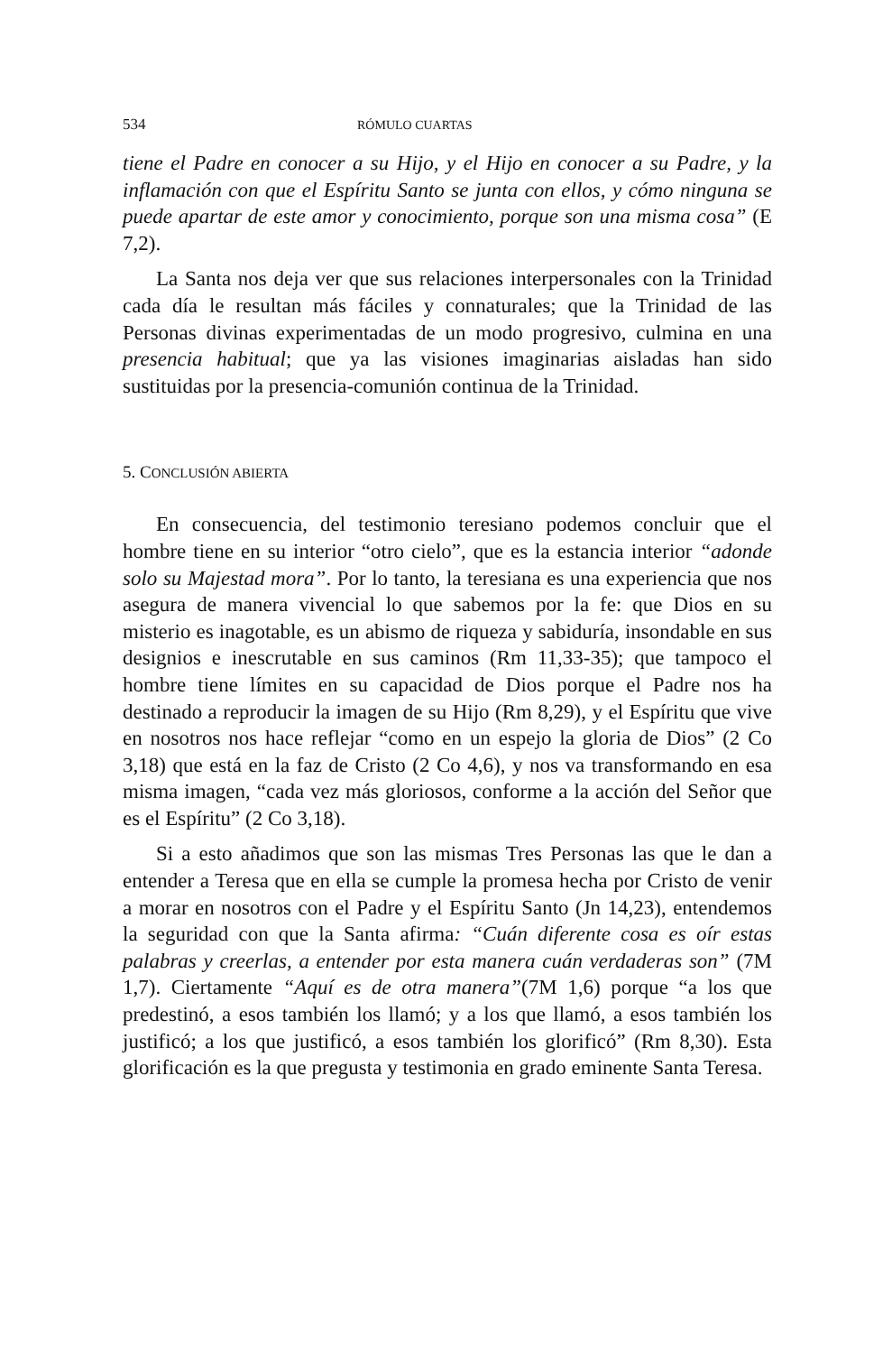534 RÓMULO CUARTAS
tiene el Padre en conocer a su Hijo, y el Hijo en conocer a su Padre, y la inflamación con que el Espíritu Santo se junta con ellos, y cómo ninguna se puede apartar de este amor y conocimiento, porque son una misma cosa” (E 7,2).
La Santa nos deja ver que sus relaciones interpersonales con la Trinidad cada día le resultan más fáciles y connaturales; que la Trinidad de las Personas divinas experimentadas de un modo progresivo, culmina en una presencia habitual; que ya las visiones imaginarias aisladas han sido sustituidas por la presencia-comunión continua de la Trinidad.
5. CONCLUSIÓN ABIERTA
En consecuencia, del testimonio teresiano podemos concluir que el hombre tiene en su interior “otro cielo”, que es la estancia interior “adonde solo su Majestad mora”. Por lo tanto, la teresiana es una experiencia que nos asegura de manera vivencial lo que sabemos por la fe: que Dios en su misterio es inagotable, es un abismo de riqueza y sabiduría, insondable en sus designios e inescrutable en sus caminos (Rm 11,33-35); que tampoco el hombre tiene límites en su capacidad de Dios porque el Padre nos ha destinado a reproducir la imagen de su Hijo (Rm 8,29), y el Espíritu que vive en nosotros nos hace reflejar “como en un espejo la gloria de Dios” (2 Co 3,18) que está en la faz de Cristo (2 Co 4,6), y nos va transformando en esa misma imagen, “cada vez más gloriosos, conforme a la acción del Señor que es el Espíritu” (2 Co 3,18).
Si a esto añadimos que son las mismas Tres Personas las que le dan a entender a Teresa que en ella se cumple la promesa hecha por Cristo de venir a morar en nosotros con el Padre y el Espíritu Santo (Jn 14,23), entendemos la seguridad con que la Santa afirma: “Cuán diferente cosa es oír estas palabras y creerlas, a entender por esta manera cuán verdaderas son” (7M 1,7). Ciertamente “Aquí es de otra manera”(7M 1,6) porque “a los que predestinó, a esos también los llamó; y a los que llamó, a esos también los justificó; a los que justificó, a esos también los glorificó” (Rm 8,30). Esta glorificación es la que pregusta y testimonia en grado eminente Santa Teresa.